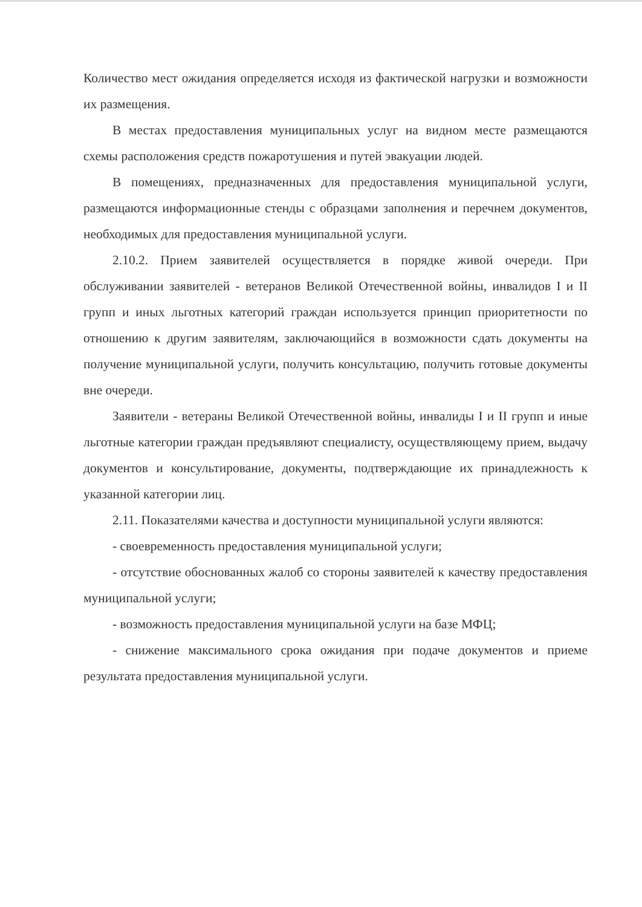Количество мест ожидания определяется исходя из фактической нагрузки и возможности их размещения.
В местах предоставления муниципальных услуг на видном месте размещаются схемы расположения средств пожаротушения и путей эвакуации людей.
В помещениях, предназначенных для предоставления муниципальной услуги, размещаются информационные стенды с образцами заполнения и перечнем документов, необходимых для предоставления муниципальной услуги.
2.10.2. Прием заявителей осуществляется в порядке живой очереди. При обслуживании заявителей - ветеранов Великой Отечественной войны, инвалидов I и II групп и иных льготных категорий граждан используется принцип приоритетности по отношению к другим заявителям, заключающийся в возможности сдать документы на получение муниципальной услуги, получить консультацию, получить готовые документы вне очереди.
Заявители - ветераны Великой Отечественной войны, инвалиды I и II групп и иные льготные категории граждан предъявляют специалисту, осуществляющему прием, выдачу документов и консультирование, документы, подтверждающие их принадлежность к указанной категории лиц.
2.11. Показателями качества и доступности муниципальной услуги являются:
- своевременность предоставления муниципальной услуги;
- отсутствие обоснованных жалоб со стороны заявителей к качеству предоставления муниципальной услуги;
- возможность предоставления муниципальной услуги на базе МФЦ;
- снижение максимального срока ожидания при подаче документов и приеме результата предоставления муниципальной услуги.